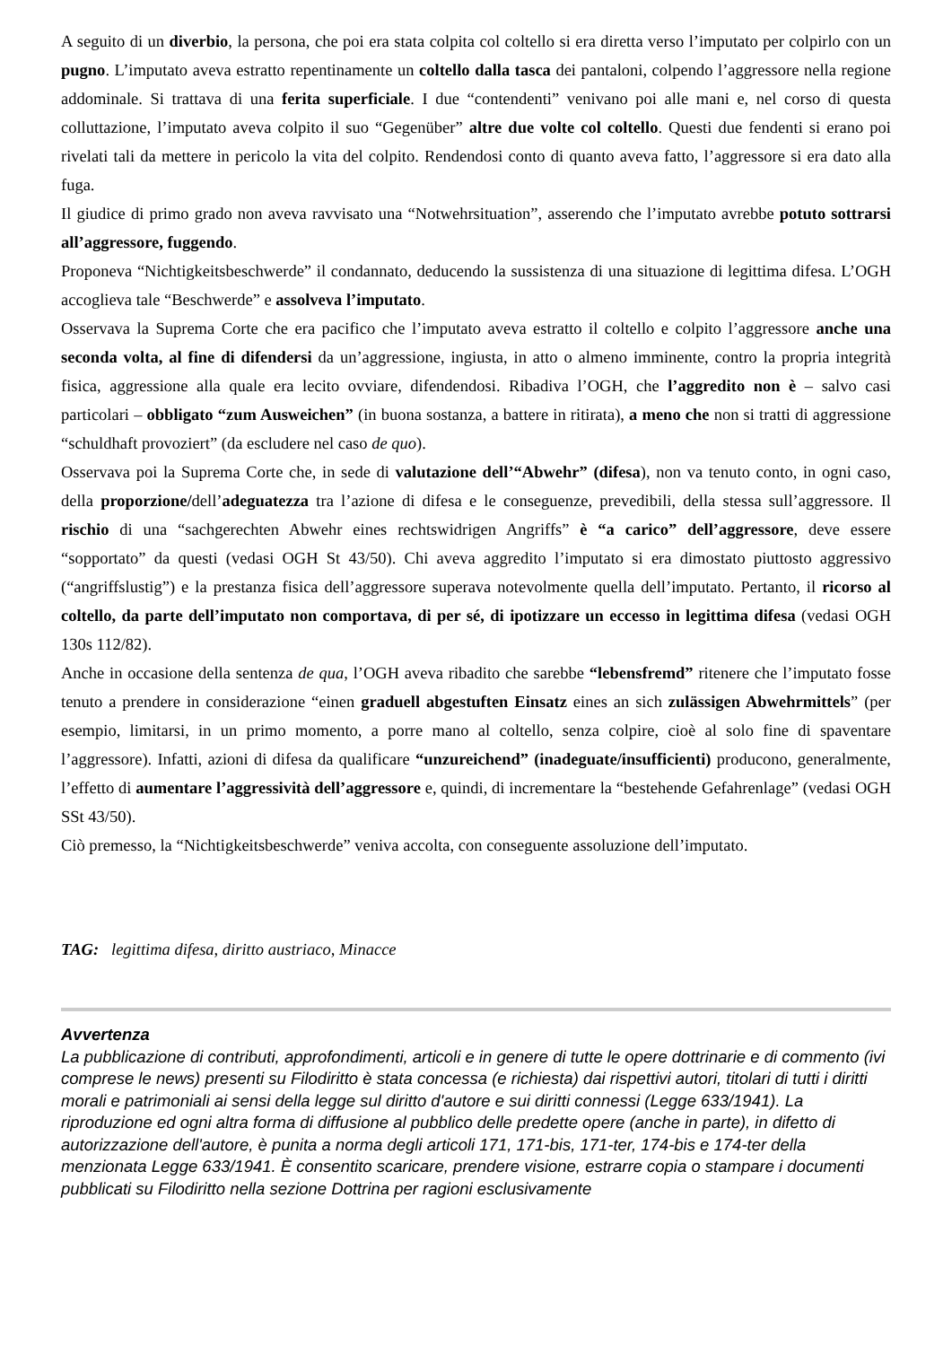A seguito di un diverbio, la persona, che poi era stata colpita col coltello si era diretta verso l’imputato per colpirlo con un pugno. L’imputato aveva estratto repentinamente un coltello dalla tasca dei pantaloni, colpendo l’aggressore nella regione addominale. Si trattava di una ferita superficiale. I due “contendenti” venivano poi alle mani e, nel corso di questa colluttazione, l’imputato aveva colpito il suo “Gegenüber” altre due volte col coltello. Questi due fendenti si erano poi rivelati tali da mettere in pericolo la vita del colpito. Rendendosi conto di quanto aveva fatto, l’aggressore si era dato alla fuga.
Il giudice di primo grado non aveva ravvisato una “Notwehrsituation”, asserendo che l’imputato avrebbe potuto sottrarsi all’aggressore, fuggendo.
Proponeva “Nichtigkeitsbeschwerde” il condannato, deducendo la sussistenza di una situazione di legittima difesa. L’OGH accoglieva tale “Beschwerde” e assolveva l’imputato.
Osservava la Suprema Corte che era pacifico che l’imputato aveva estratto il coltello e colpito l’aggressore anche una seconda volta, al fine di difendersi da un’aggressione, ingiusta, in atto o almeno imminente, contro la propria integrità fisica, aggressione alla quale era lecito ovviare, difendendosi. Ribadiva l’OGH, che l’aggredito non è – salvo casi particolari – obbligato “zum Ausweichen” (in buona sostanza, a battere in ritirata), a meno che non si tratti di aggressione “schuldhaft provoziert” (da escludere nel caso de quo).
Osservava poi la Suprema Corte che, in sede di valutazione dell’“Abwehr” (difesa), non va tenuto conto, in ogni caso, della proporzione/dell’adeguatezza tra l’azione di difesa e le conseguenze, prevedibili, della stessa sull’aggressore. Il rischio di una “sachgerechten Abwehr eines rechtswidrigen Angriffs” è “a carico” dell’aggressore, deve essere “sopportato” da questi (vedasi OGH St 43/50). Chi aveva aggredito l’imputato si era dimostato piuttosto aggressivo (“angriffslustig”) e la prestanza fisica dell’aggressore superava notevolmente quella dell’imputato. Pertanto, il ricorso al coltello, da parte dell’imputato non comportava, di per sé, di ipotizzare un eccesso in legittima difesa (vedasi OGH 130s 112/82).
Anche in occasione della sentenza de qua, l’OGH aveva ribadito che sarebbe “lebensfremd” ritenere che l’imputato fosse tenuto a prendere in considerazione “einen graduell abgestuften Einsatz eines an sich zulässigen Abwehrmittels” (per esempio, limitarsi, in un primo momento, a porre mano al coltello, senza colpire, cioè al solo fine di spaventare l’aggressore). Infatti, azioni di difesa da qualificare “unzureichend” (inadeguate/insufficienti) producono, generalmente, l’effetto di aumentare l’aggressività dell’aggressore e, quindi, di incrementare la “bestehende Gefahrenlage” (vedasi OGH SSt 43/50).
Ciò premesso, la “Nichtigkeitsbeschwerde” veniva accolta, con conseguente assoluzione dell’imputato.
TAG: legittima difesa, diritto austriaco, Minacce
Avvertenza
La pubblicazione di contributi, approfondimenti, articoli e in genere di tutte le opere dottrinarie e di commento (ivi comprese le news) presenti su Filodiritto è stata concessa (e richiesta) dai rispettivi autori, titolari di tutti i diritti morali e patrimoniali ai sensi della legge sul diritto d'autore e sui diritti connessi (Legge 633/1941). La riproduzione ed ogni altra forma di diffusione al pubblico delle predette opere (anche in parte), in difetto di autorizzazione dell'autore, è punita a norma degli articoli 171, 171-bis, 171-ter, 174-bis e 174-ter della menzionata Legge 633/1941. È consentito scaricare, prendere visione, estrarre copia o stampare i documenti pubblicati su Filodiritto nella sezione Dottrina per ragioni esclusivamente